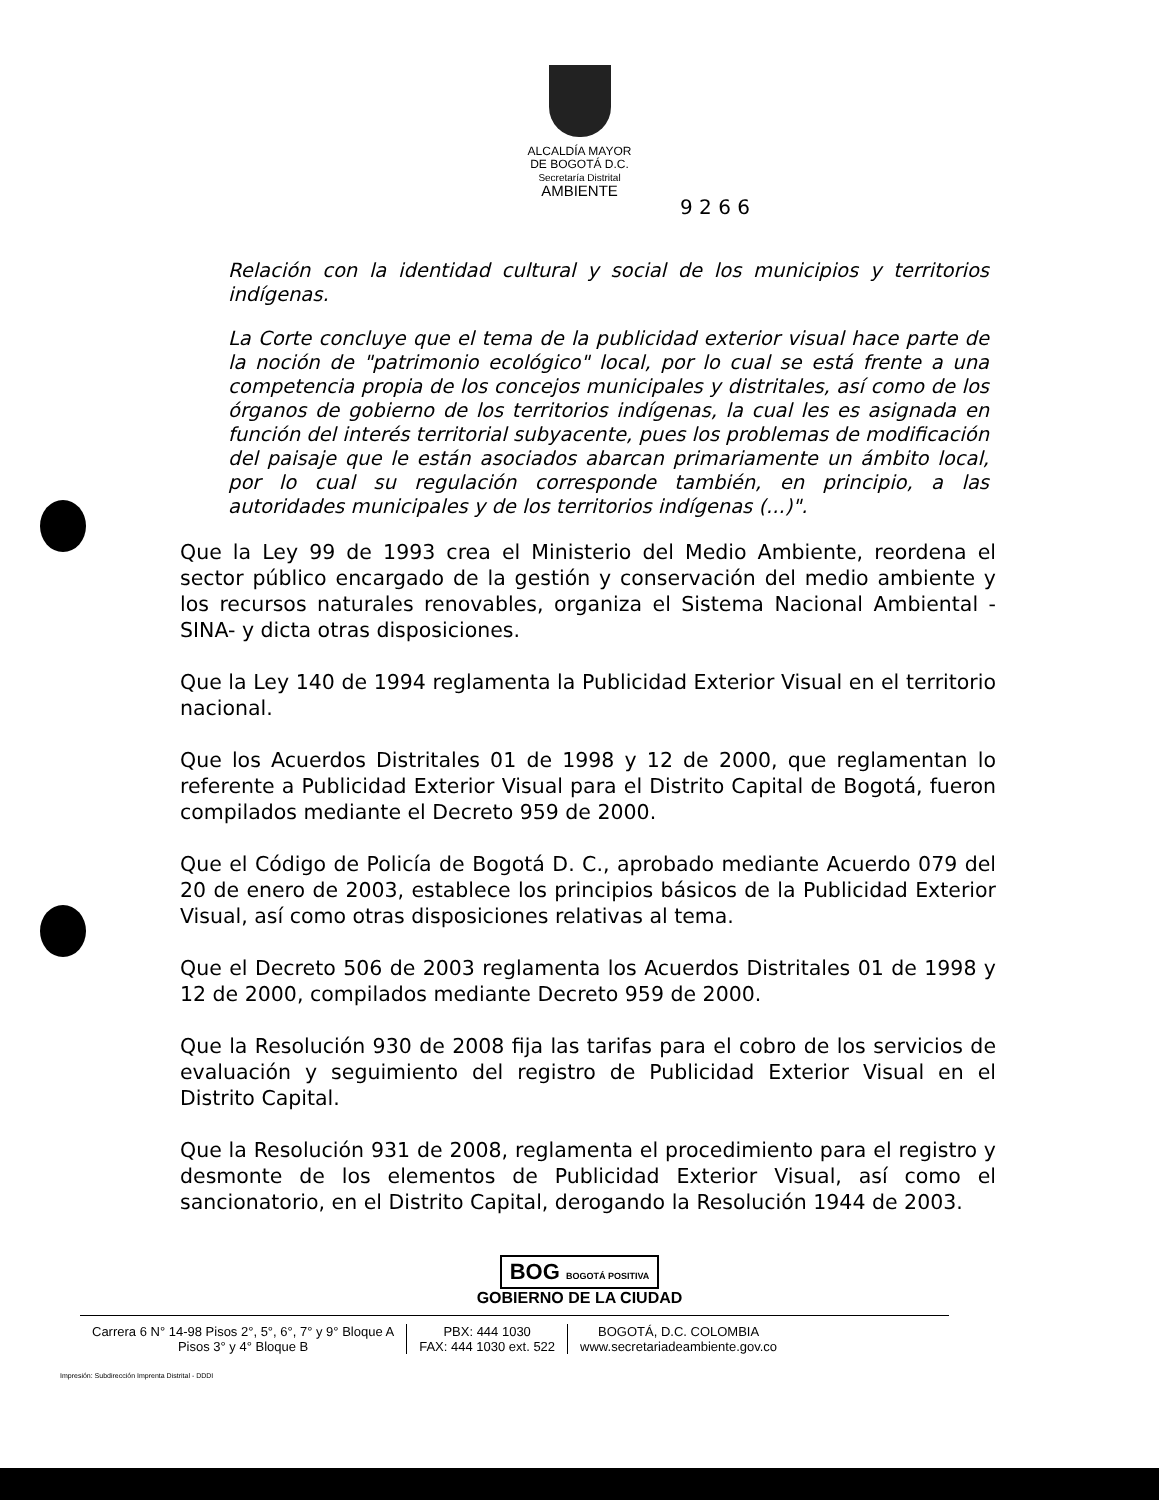ALCALDÍA MAYOR
DE BOGOTÁ D.C.
Secretaría Distrital
AMBIENTE
9 2 6 6
Relación con la identidad cultural y social de los municipios y territorios indígenas.
La Corte concluye que el tema de la publicidad exterior visual hace parte de la noción de "patrimonio ecológico" local, por lo cual se está frente a una competencia propia de los concejos municipales y distritales, así como de los órganos de gobierno de los territorios indígenas, la cual les es asignada en función del interés territorial subyacente, pues los problemas de modificación del paisaje que le están asociados abarcan primariamente un ámbito local, por lo cual su regulación corresponde también, en principio, a las autoridades municipales y de los territorios indígenas (...)".
Que la Ley 99 de 1993 crea el Ministerio del Medio Ambiente, reordena el sector público encargado de la gestión y conservación del medio ambiente y los recursos naturales renovables, organiza el Sistema Nacional Ambiental -SINA- y dicta otras disposiciones.
Que la Ley 140 de 1994 reglamenta la Publicidad Exterior Visual en el territorio nacional.
Que los Acuerdos Distritales 01 de 1998 y 12 de 2000, que reglamentan lo referente a Publicidad Exterior Visual para el Distrito Capital de Bogotá, fueron compilados mediante el Decreto 959 de 2000.
Que el Código de Policía de Bogotá D. C., aprobado mediante Acuerdo 079 del 20 de enero de 2003, establece los principios básicos de la Publicidad Exterior Visual, así como otras disposiciones relativas al tema.
Que el Decreto 506 de 2003 reglamenta los Acuerdos Distritales 01 de 1998 y 12 de 2000, compilados mediante Decreto 959 de 2000.
Que la Resolución 930 de 2008 fija las tarifas para el cobro de los servicios de evaluación y seguimiento del registro de Publicidad Exterior Visual en el Distrito Capital.
Que la Resolución 931 de 2008, reglamenta el procedimiento para el registro y desmonte de los elementos de Publicidad Exterior Visual, así como el sancionatorio, en el Distrito Capital, derogando la Resolución 1944 de 2003.
BOG BOGOTÁ POSITIVA
GOBIERNO DE LA CIUDAD
Carrera 6 N° 14-98 Pisos 2°, 5°, 6°, 7° y 9° Bloque A
Pisos 3° y 4° Bloque B
PBX: 444 1030
FAX: 444 1030 ext. 522
BOGOTÁ, D.C. COLOMBIA
www.secretariadeambiente.gov.co
Impresión: Subdirección Imprenta Distrital - DDDI